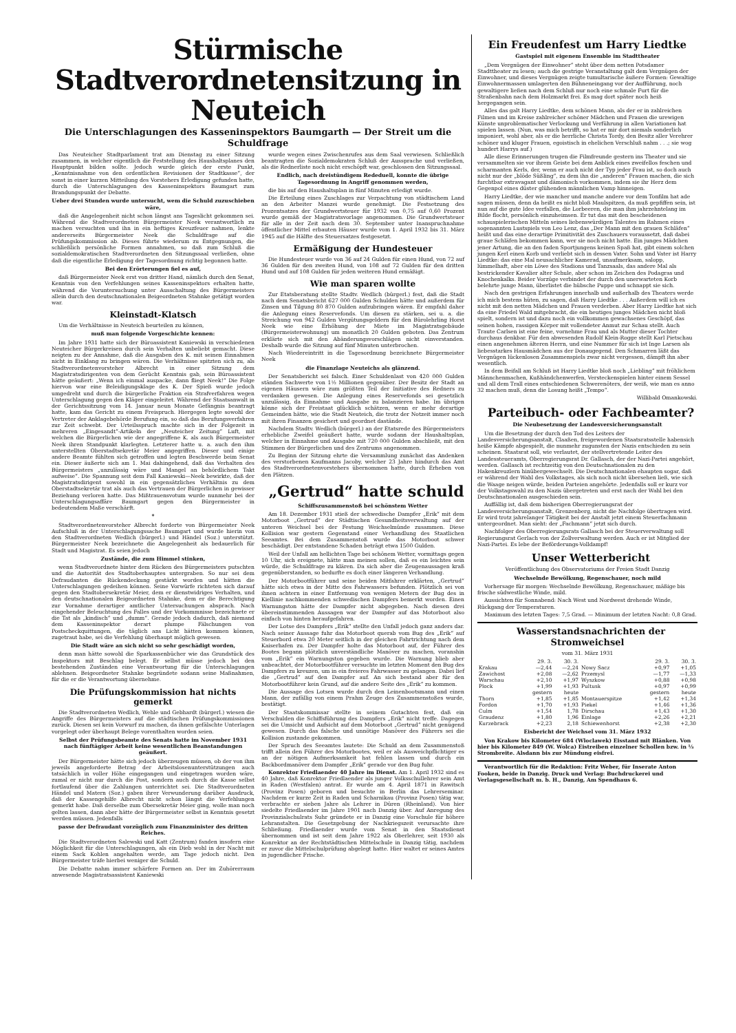Stürmische Stadtverordnetensitzung in Neuteich
Die Unterschlagungen des Kasseninspektors Baumgarth — Der Streit um die Schuldfrage
Das Neuteicher Stadtparlament trat am Dienstag zu einer Sitzung zusammen, in welcher eigentlich die Feststellung des Haushaltsplanes den Hauptpunkt bilden sollte. Jedoch wurde gleich der erste Punkt, „Kenntnisnahme von den ordentlichen Revisionen der Stadtkasse“, der sonst in einer kurzen Mitteilung des Vorstehers Erledigung gefunden hatte, durch die Unterschlagungen des Kasseninspektors Baumgart zum Brandungspunkt der Debatte.
Ueber drei Stunden wurde untersucht, wem die Schuld zuzuschieben wäre,
daß die Angelegenheit nicht schon längst ans Tageslicht gekommen sei. Während die Stadtverordneten Bürgermeister Neek verantwortlich zu machen versuchten und ihn in ein heftiges Kreuzfeuer nahmen, lenkte andererseits Bürgermeister Neek die Schuldfrage auf die Prüfungskommission ab. Dieses führte wiederum zu Entgegnungen, die schließlich persönliche Formen annahmen, so daß zum Schluß die sozialdemokratischen Stadtverordneten den Sitzungssaal verließen, ohne daß die eigentliche Erledigung der Tagesordnung richtig begonnen hatte.
Bei den Erörterungen fiel es auf,
daß Bürgermeister Neek erst von dritter Hand, nämlich durch den Senat, Kenntnis von den Verfehlungen seines Kasseninspektors erhalten hatte, während die Voruntersuchung unter Ausschaltung des Bürgermeisters allein durch den deutschnationalen Beigeordneten Stahnke getätigt worden war.
Kleinstadt-Klatsch
Um die Verhältnisse in Neuteich beurteilen zu können,
muß man folgende Vorgeschichte kennen:
Im Jahre 1931 hatte sich der Büroassistent Kaniewski in verschiedenen Neuteicher Bürgerkreisen durch sein Verhalten unbeliebt gemacht. Diese neigten zu der Annahme, daß die Ausgaben des K. mit seinen Einnahmen nicht in Einklang zu bringen wären. Die Verhältnisse spitzten sich zu, als Stadtverordnetenvorsteher Albrecht in einer Sitzung dem Magistratsdirigenten von dem Gerücht Kenntnis gab, sein Büroassistent hätte geäußert: „Wenn ich einmal auspacke, dann fliegt Neek!“ Die Folge hiervon war eine Beleidigungsklage des K. Der Spieß wurde jedoch umgedreht und durch die bürgerliche Fraktion ein Strafverfahren wegen Unterschlagung gegen den Kläger eingeleitet. Während der Staatsanwalt in der Gerichtssitzung vom 14. Januar neun Monate Gefängnis beantragt hatte, kam das Gericht zu einem Freispruch. Hiergegen legte sowohl der Vertreter der Anklagebehörde Berufung ein, so daß das Berufungsverfahren zur Zeit schwebt. Der Urteilsspruch machte sich in der Folgezeit in mehreren „Eingesandt“-Artikeln der „Neuteicher Zeitung“ Luft, mit welchen die Bürgerlichen wie der angegriffene K. als auch Bürgermeister Neek ihren Standpunkt klarlegten. Letzterer hatte u. a. auch den ihm unterstellten Oberstadtsekretär Meier angegriffen. Dieser und einige andere Beamte fühlten sich getroffen und legten Beschwerde beim Senat ein. Dieser äußerte sich am 1. Mai dahingehend, daß das Verhalten des Bürgermeisters „unzulässig wäre und Mangel an behördlichem Takt aufweise“. Die Spannung seit dem Fall Kaniewski—Neek bewirkte, daß der Magistratsdirigent sowohl in ein gegensätzliches Verhältnis zu dem Oberstadtsekretär trat als auch das Vertrauen der Bürgerlichen in gewisser Beziehung verloren hatte. Das Mißtrauensvotum wurde nunmehr bei der Unterschlagungsaffäre Baumgart gegen den Bürgermeister in bedeutendem Maße verschärft.
*
Stadtverordnetenvorsteher Albrecht forderte von Bürgermeister Neek Aufschluß in der Unterschlagungssache Baumgart und wurde hierin von den Stadtverordneten Wedlich (bürgerl.) und Händel (Soz.) unterstützt. Bürgermeister Neek bezeichnete die Angelegenheit als bedauerlich für Stadt und Magistrat. Es seien jedoch
Zustände, die zum Himmel stinken,
wenn Stadtverordnete hinter dem Rücken des Bürgermeisters putschten und die Autorität des Stadtoberhauptes untergraben. So nur sei dem Defraudanten die Rückendeckung gestärkt worden und hätten die Unterschlagungen gedeihen können. Seine Vorwürfe richteten sich darauf gegen den Stadtobersekretär Meier, dem er dienstwidriges Verhalten, und den deutschnationalen Beigeordneten Stahnke, dem er die Berechtigung zur Vornahme derartiger amtlicher Untersuchungen absprach. Nach eingehender Beleuchtung des Falles und der Vorkommnisse bezeichnete er die Tat als „kindisch“ und „dumm“. Gerade jedoch dadurch, daß niemand dem Kasseninspektor derart plumpe Fälschungen von Postscheckquittungen, die täglich ans Licht hätten kommen können, zugetraut habe, sei die Verfehlung überhaupt möglich gewesen.
Die Stadt wäre an sich nicht so sehr geschädigt worden,
denn man hätte sowohl die Sparkassenbücher wie das Grundstück des Inspektors mit Beschlag belegt. Er selbst müsse jedoch bei den bestehenden Zuständen eine Verantwortung für die Unterschlagungen ablehnen. Beigeordneter Stahnke begründete sodann seine Maßnahmen, für die er die Verantwortung übernehme.
Die Prüfungskommission hat nichts gemerkt
Die Stadtverordneten Wedlich, Wehle und Gebhardt (bürgerl.) wiesen die Angriffe des Bürgermeisters auf die städtischen Prüfungskommissionen zurück. Diesen sei kein Vorwurf zu machen, da ihnen gefälschte Unterlagen vorgelegt oder überhaupt Belege vorenthalten worden seien.
Selbst der Prüfungsbeamte des Senats hatte im November 1931 nach fünftägiger Arbeit keine wesentlichen Beanstandungen geäußert.
Der Bürgermeister hätte sich jedoch überzeugen müssen, ob der von ihm jeweils angeforderte Betrag der Arbeitslosenunterstützungen auch tatsächlich in voller Höhe eingegangen und eingetragen worden wäre, zumal er nicht nur durch die Post, sondern auch durch die Kasse selbst fortlaufend über die Zahlungen unterrichtet sei. Die Stadtverordneten Händel und Matern (Soz.) gaben ihrer Verwunderung darüber Ausdruck, daß der Kassengehilfe Albrecht nicht schon längst die Verfehlungen gemerkt habe. Daß derselbe zum Obersekretär Meier ging, wolle man noch gelten lassen, dann aber hätte der Bürgermeister selbst in Kenntnis gesetzt werden müssen. Jedenfalls
passe der Defraudant vorzüglich zum Finanzminister des dritten Reiches.
Die Stadtverordneten Salewski und Katt (Zentrum) fanden insofern eine Möglichkeit für die Unterschlagungen, als ein Dieb wohl in der Nacht mit einem Sack Kohlen angehalten werde, am Tage jedoch nicht. Den Bürgermeister träfe hierbei weniger die Schuld.
Die Debatte nahm immer schärfere Formen an. Der im Zuhörerraum anwesende Magistratsassistent Kaniewski
wurde wegen eines Zwischenrufes aus dem Saal verwiesen. Schließlich beantragten die Sozialdemokraten Schluß der Aussprache und verließen, als die Rednerliste noch nicht erschöpft war, geschlossen den Sitzungssaal.
Endlich, nach dreistündigem Rededuell, konnte die übrige Tagesordnung in Angriff genommen werden,
die bis auf den Haushaltsplan in fünf Minuten erledigt wurde.
Die Erteilung eines Zuschlages zur Verpachtung von städtischem Land an den Arbeiter Manzei wurde genehmigt. Die Festsetzung des Prozentsatzes der Grundwertsteuer für 1932 von 0,75 auf 0,60 Prozent wurde gemäß der Magistratsvorlage angenommen. Die Grundwertsteuer für alle in der Zeit nach dem 30. September unter Inanspruchnahme öffentlicher Mittel erbauten Häuser wurde vom 1. April 1932 bis 31. März 1945 auf die Hälfte des Steuersatzes festgesetzt.
Ermäßigung der Hundesteuer
Die Hundesteuer wurde von 36 auf 24 Gulden für einen Hund, von 72 auf 36 Gulden für den zweiten Hund, von 108 auf 72 Gulden für den dritten Hund und auf 108 Gulden für jeden weiteren Hund ermäßigt.
Wie man sparen wollte
Zur Etatsberatung stellte Stadtv. Wedlich (bürgerl.) fest, daß die Stadt nach dem Senatsbericht 627 000 Gulden Schulden hätte und außerdem für Zinsen und Tilgung 80 870 Gulden aufzubringen wären. Er empfahl daher die Anlegung eines Reservefonds. Um diesen zu stärken, sei u. a. die Streichung von 942 Gulden Vergütungsgeldern für den Bürolehrling Horst Neek wie eine Erhöhung der Miete im Magistratsgebäude (Bürgermeisterwohnung) um monatlich 20 Gulden geboten. Das Zentrum erklärte sich mit den Abänderungsvorschlägen nicht einverstanden. Deshalb wurde die Sitzung auf fünf Minuten unterbrochen.
Nach Wiedereintritt in die Tagesordnung bezeichnete Bürgermeister Neek
die Finanzlage Neuteichs als glänzend.
Der Senatsbericht sei falsch. Einer Schuldenlast von 420 000 Gulden ständen Sachwerte von 1½ Millionen gegenüber. Der Besitz der Stadt an eigenen Häusern wäre zum größten Teil der Initiative des Redners zu verdanken gewesen. Die Anlegung eines Reservefonds sei gesetzlich unzulässig, da Einnahme und Ausgabe zu balanzieren habe. Im übrigen könne sich der Freistaat glücklich schätzen, wenn er mehr derartige Gemeinden hätte, wie die Stadt Neuteich, die trotz der Notzeit immer noch mit ihren Finanzen gesichert und geordnet dastände.
Nachdem Stadtv. Wedlich (bürgerl.) an der Etatsrede des Bürgermeisters erhebliche Zweifel geäußert hatte, wurde sodann der Haushaltsplan, welcher in Einnahme und Ausgabe mit 720 000 Gulden abschließt, mit den Stimmen der Bürgerlichen und des Zentrums angenommen.
Zu Beginn der Sitzung ehrte die Versammlung zunächst das Andenken des verstorbenen Kaufmanns Jacoby, welcher 23 Jahre hindurch das Amt des Stadtverordnetenvorstehers übernommen hatte, durch Erheben von den Plätzen.
„Gertrud“ hatte schuld
Schiffszusammenstoß bei schönstem Wetter
Am 18. Dezember 1931 stieß der schwedische Dampfer „Erik“ mit dem Motorboot „Gertrud“ der Städtischen Gesundheitsverwaltung auf der unteren Weichsel bei der Festung Weichselmünde zusammen. Diese Kollision war gestern Gegenstand einer Verhandlung des Staatlichen Seeamtes. Bei dem Zusammenstoß wurde das Motorboot schwer beschädigt. Der entstandene Schaden beträgt etwa 1500 Gulden.
Weil der Unfall am hellichten Tage bei schönem Wetter, vormittags gegen 10 Uhr, sich ereignete, hätte man meinen sollen, daß es ein leichtes sein würde, die Schuldfrage zu klären. Da sich aber die Zeugenaussagen kraß gegenüberstanden, so bedurfte es doch einer längeren Verhandlung.
Der Motorbootführer und seine beiden Mitfahrer erklärten, „Gertrud“ hätte sich etwa in der Mitte des Fahrwassers befunden. Plötzlich sei von ihnen achtern in einer Entfernung von wenigen Metern der Bug des in Kiellinie nachkommenden schwedischen Dampfers bemerkt worden. Einen Warnungston hätte der Dampfer nicht abgegeben. Nach diesen drei übereinstimmenden Aussagen war der Dampfer auf das Motorboot also einfach von hinten heraufgefahren.
Der Lotse des Dampfers „Erik“ stellte den Unfall jedoch ganz anders dar. Nach seiner Aussage fuhr das Motorboot querab vom Bug des „Erik“ auf Steuerbord etwa 20 Meter seitlich in der gleichen Fahrtrichtung nach dem Kaiserhafen zu. Der Dampfer holte das Motorboot auf, der Führer des Bootes begann plötzlich unverständliche Manöver zu machen, voranshin vom „Erik“ ein Warnungston gegeben wurde. Die Warnung blieb aber unbeachtet, der Motorbootführer versuchte im letzten Moment den Bug des Dampfers zu kreuzen, um in ein freieres Fahrwasser zu gelangen. Dabei lief die „Gertrud“ auf den Dampfer auf. An sich bestand aber für den Motorbootführer kein Grund, auf die andere Seite des „Erik“ zu kommen.
Die Aussage des Lotsen wurde durch den Leinenbootsmann und einen Mann, der zufällig von einem Prahm Zeuge des Zusammenstoßes wurde, bestätigt.
Der Staatskommissar stellte in seinem Gutachten fest, daß ein Verschulden die Schiffsführung des Dampfers „Erik“ nicht treffe. Dagegen sei die Umsicht und Aufsicht auf dem Motorboot „Gertrud“ nicht genügend gewesen. Durch das falsche und unnötige Manöver des Führers sei die Kollision zustande gekommen.
Der Spruch des Seeamtes lautete: Die Schuld an dem Zusammenstoß trifft allein den Führer des Motorbootes, weil er als Ausweichpflichtiger es an der nötigen Aufmerksamkeit hat fehlen lassen und durch ein Backbordmanöver dem Dampfer „Erik“ gerade vor den Bug fuhr.
Konrektor Friedlaender 40 Jahre im Dienst. Am 1. April 1932 sind es 40 Jahre, daß Konrektor Friedlaender als junger Volksschullehrer sein Amt in Raden (Westfalen) antrat. Er wurde am 4. April 1871 in Rawitsch (Provinz Posen) geboren und besuchte in Berlin das Lehrerseminar. Nachdem er kurze Zeit in Raden und Scharnikau (Provinz Posen) tätig war, verbrachte er sieben Jahre als Lehrer in Düren (Rheinland). Von hier siedelte Friedlaender im Jahre 1901 nach Danzig über. Auf Anregung des Provinzialschulrats Suhr gründete er in Danzig eine Vorschule für höhere Lehranstalten. Die Gesetzgebung der Nachkriegszeit verursachte ihre Schließung. Friedlaender wurde vom Senat in den Staatsdienst übernommen und ist seit dem Jahre 1922 als Oberlehrer, seit 1930 als Konrektor an der Rechtstädtischen Mittelschule in Danzig tätig, nachdem er zuvor die Mittelschulprüfung abgelegt hatte. Hier waltet er seines Amtes in jugendlicher Frische.
Ein Freudenfest um Harry Liedtke
Gastspiel mit eigenem Ensemble im Stadttheater
„Dem Vergnügen der Einwohner“ steht über dem netten Potsdamer Stadttheater zu lesen; auch die gestrige Veranstaltung galt dem Vergnügen der Einwohner, und dieses Vergnügen zeigte tumultarische äußere Formen: Gewaltige Einwohnermassen umlagerten den Bühneneingang vor der Aufführung, noch gewaltigere ließen nach dem Schluß nur noch eine schmale Furt für die Straßenbahn nach dem Holzmarkt frei. Es mag dort später noch heiß hergegangen sein.
Alles das galt Harry Liedtke, dem schönen Mann, als der er in zahlreichen Filmen und im Kreise zahlreicher schöner Mädchen und Frauen die urewigen Künste unproblematischer Verlockung und Verführung in allen Variationen hat spielen lassen. (Nun, was mich betrifft, so hat er mir dort niemals sonderlich imponiert, wohl aber, als er die herrliche Christa Tordy, den Besitz aller Verehrer schöner und kluger Frauen, egoistisch in ehelichen Verschluß nahm . . .; sie wog hundert Harrys auf.)
Alle diese Erinnerungen trugen die Filmfreunde gestern ins Theater und sie versammelten sie vor ihrem Geiste bei dem Anblick eines zweifellos feschen und scharmanten Kerls, der, wenn er auch nicht der Typ jeder Frau ist, so doch auch nicht nur der „blöde Süßling“, zu dem ihn die „anderen“ Frauen machen, die sich furchtbar extravagant und dämonisch vorkommen, indem sie ihr Herz dem Gegenpol eines düster glühenden männlichen Vamp hinneigen.
Harry Liedtke, der wie mancher und manche andere vor dem Tonfilm hat ade sagen müssen, denn da heißt es nicht bloß Maulspitzen, da muß gepfiffen sein, ist nun auf die gute Idee verfallen, die Lorbeeren, die man ihm jahrzehntelang im Bilde flocht, persönlich einzuheimsen. Er tut das mit den bescheidenen schauspielerischen Mitteln seines liebenswürdigen Talentes im Rahmen eines sogenannten Lustspiels von Leo Lenz, das „Der Mann mit den grauen Schläfen“ heißt und das eine derartige Primitivität des Zuschauers voraussetzt, daß dabei graue Schläfen bekommen kann, wer sie noch nicht hatte. Ein junges Mädchen jener Artung, die an den faden Sportjungens keinen Spaß hat, gibt einem solchen jungen Kerl einen Korb und verliebt sich in dessen Vater. Sohn und Vater ist Harry Liedtke: das eine Mal neusachlicher Kamerad, unaufmerksam, salopp, lümmelhaft, aber ein Löwe des Stadions und Tanzsaals, das andere Mal als bestrickender Kavalier alter Schule, aber schon im Zeichen des Podagras und Knochenkalks. Beider Vorzüge verbindet der durch den unerwarteten Korb belehrte junge Mann, überlistet die hübsche Puppe und schnappt sie sich.
Nach den gestrigen Erfahrungen innerhalb und außerhalb des Theaters werde ich mich bestens hüten, zu sagen, daß Harry Liedtke . . . Außerdem will ich es nicht mit den netten Mädchen und Frauen verderben. Aber Harry Liedtke hat sich da eine Friedel Wald mitgebracht, die ein heutiges junges Mädchen nicht bloß spielt, sondern ist und dazu noch ein vollkommen gewachsenes Geschöpf, das seinen hohen, rassigen Körper mit vollendeter Anmut zur Schau stellt. Auch Traute Carlsen ist eine feine, vornehme Frau und als Mutter dieser Tochter durchaus denkbar. Für den abwesenden Rudolf Klein-Rogge stellt Karl Pietschau einen angenehmen älteren Herrn, und eine Nummer für sich ist Inge Larsen als liebesstarkes Hausmädchen aus der Donaugegend. Den Schmarren läßt das Vergnügen lückenlosen Zusammenspiels zwar nicht vergessen, dämpft ihn aber wesentlich.
In dem Beifall am Schluß ist Harry Liedtke bloß noch „Liebling“ mit fröhlichem Männchenmachen, Kußhändchenwerfen, Versteckenspielen hinter einem Sessel und all dem Trall eines entschiedenen Schwerenöters, der weiß, wie man es anno 32 machen muß, denn die Losung heißt „Tempo“.
Willibald Omankowski.
Parteibuch- oder Fachbeamter?
Die Neubesetzung der Landesversicherungsanstalt
Um die Besetzung der durch den Tod des Leiters der Landesversicherungsanstalt, Claaßen, freigewordenen Staatsratsstelle habensich heiße Kämpfe abgespielt, die nunmehr zugunsten der Nazis entschieden zu sein scheinen. Staatsrat soll, wie verlautet, der stellvertretende Leiter des Landessteueramts, Oberregierungsrat Dr. Gallasch, der der Nazi-Partei angehört, werden. Gallasch ist rechtzeitig von den Deutschnationalen zu den Hakenkreuzlern hinübergewechselt. Die Deutschnationalen ehaupten sogar, daß er während der Wahl des Volkstages, als sich noch nicht übersehen ließ, wie sich die Waage neigen würde, beiden Parteien angehörte. Jedenfalls soll er kurz vor der Volkstagswahl zu den Nazis übergetreten und erst nach der Wahl bei den Deutschnationalen ausgeschieden sein.
Auffällig ist, daß dem bisherigen Oberregierungsrat der Landesversicherungsanstalt, Grenzenberg, nicht die Nachfolge übertragen wird. Er wird trotz jahrelanger Tätigkeit bei der Anstalt jetzt einem Steuerfachmann untergeordnet. Man sieht: der „Fachmann“ jetzt sich durch.
Nachfolger des Oberregierungsrats Gallasch bei der Steuerverwaltung soll Regierungsrat Gerlach von der Zollverwaltung werden. Auch er ist Mitglied der Nazi-Partei. Es lebe der Beförderungs-Volldampf!
Unser Wetterbericht
Veröffentlichung des Observatoriums der Freien Stadt Danzig
Wechselnde Bewölkung, Regenschauer, noch mild
Vorhersage für morgen: Wechselnde Bewölkung, Regenschauer, mäßige bis frische südwestliche Winde, mild.
Aussichten für Sonnabend: Nach West und Nordwest drehende Winde, Rückgang der Temperaturen.
Maximum des letzten Tages: 7,5 Grad. — Minimum der letzten Nacht: 0,8 Grad.
Wasserstandsnachrichten der Stromweichsel
vom 31. März 1931
| | 29. 3. | 30. 3. | | 29. 3. | 30. 3. |
| --- | --- | --- | --- | --- | --- |
| Krakau | —2,44 | —2,24 | Nowy Sacz | +0,97 | +1,05 |
| Zawichost | +2,08 | —2,62 | Przemysl | —1,77 | —1,33 |
| Warschau | +2,10 | +1,97 | Wyszkow | +0,88 | +0,98 |
| Plock | +1,99 | +1,93 | Pultusk | +0,97 | +0,99 |
| | gestern | heute | | gestern | heute |
| Thorn | +1,85 | +1,85 | Montauerspitze | +1,42 | +1,34 |
| Fordon | +1,70 | +1,93 | Piekel | +1,46 | +1,36 |
| Culm | +1,54 | 1,78 | Dirschau | +1,43 | +1,30 |
| Graudenz | +1,80 | 1,96 | Einlage | +2,26 | +2,21 |
| Kurzebrack | +2,23 | 2,18 | Schiewenhorst | +2,38 | +2,30 |
Eisbericht der Weichsel vom 31. März 1932
Von Krakow bis Kilometer 684 (Wloclawek) Eisstand mit Blänken. Von hier bis Kilometer 849 (W. Wolca) Eistreiben einzelner Schollen bzw. in ⅓ Strombreite. Alsdann bis zur Mündung eisfrei.
Verantwortlich für die Redaktion: Fritz Weber, für Inserate Anton Fooken, beide in Danzig. Druck und Verlag: Buchdruckerei und Verlagsgesellschaft m. b. H., Danzig, Am Spendhaus 6.